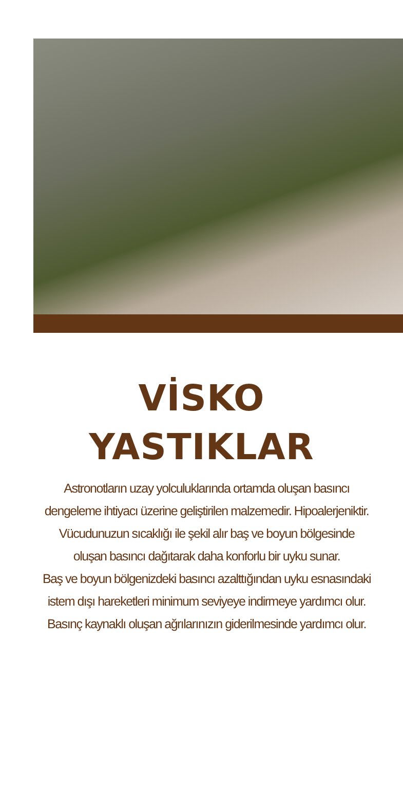VİSKO
YASTIKLAR
Astronotların uzay yolculuklarında ortamda oluşan basıncı
dengeleme ihtiyacı üzerine geliştirilen malzemedir. Hipoalerjeniktir.
Vücudunuzun sıcaklığı ile şekil alır baş ve boyun bölgesinde
oluşan basıncı dağıtarak daha konforlu bir uyku sunar.
Baş ve boyun bölgenizdeki basıncı azalttığından uyku esnasındaki
istem dışı hareketleri minimum seviyeye indirmeye yardımcı olur.
Basınç kaynaklı oluşan ağrılarınızın giderilmesinde yardımcı olur.